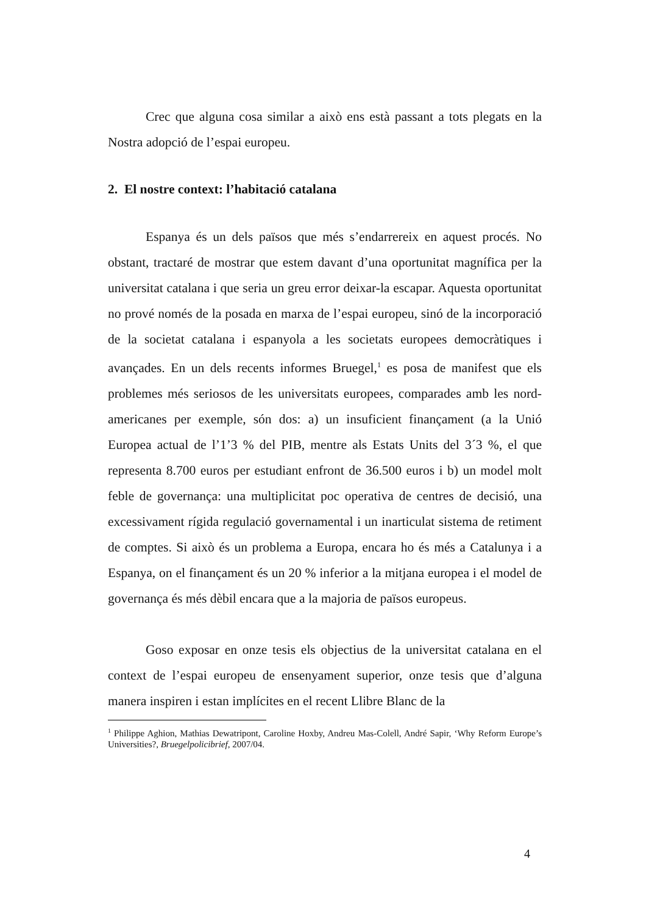Crec que alguna cosa similar a això ens està passant a tots plegats en la Nostra adopció de l’espai europeu.
2. El nostre context: l’habitació catalana
Espanya és un dels països que més s’endarrereix en aquest procés. No obstant, tractaré de mostrar que estem davant d’una oportunitat magnífica per la universitat catalana i que seria un greu error deixar-la escapar. Aquesta oportunitat no prové només de la posada en marxa de l’espai europeu, sinó de la incorporació de la societat catalana i espanyola a les societats europees democràtiques i avançades. En un dels recents informes Bruegel,<sup>1</sup> es posa de manifest que els problemes més seriosos de les universitats europees, comparades amb les nord-americanes per exemple, són dos: a) un insuficient finançament (a la Unió Europea actual de l’1’3 % del PIB, mentre als Estats Units del 3´3 %, el que representa 8.700 euros per estudiant enfront de 36.500 euros i b) un model molt feble de governança: una multiplicitat poc operativa de centres de decisió, una excessivament rígida regulació governamental i un inarticulat sistema de retiment de comptes. Si això és un problema a Europa, encara ho és més a Catalunya i a Espanya, on el finançament és un 20 % inferior a la mitjana europea i el model de governança és més dèbil encara que a la majoria de països europeus.
Goso exposar en onze tesis els objectius de la universitat catalana en el context de l’espai europeu de ensenyament superior, onze tesis que d’alguna manera inspiren i estan implícites en el recent Llibre Blanc de la
<sup>1</sup> Philippe Aghion, Mathias Dewatripont, Caroline Hoxby, Andreu Mas-Colell, André Sapir, ‘Why Reform Europe’s Universities?, Bruegelpolicibrief, 2007/04.
4